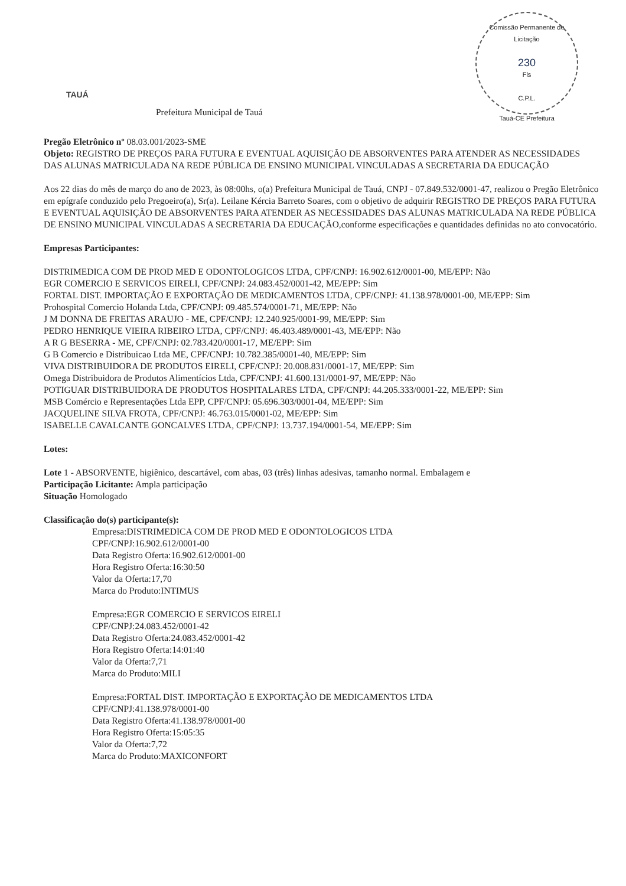TAUÁ
Comissão Permanente de Licitação
230
Fls
C.P.L.
Tauá-CE Prefeitura
Prefeitura Municipal de Tauá
Pregão Eletrônico nº 08.03.001/2023-SME
Objeto: REGISTRO DE PREÇOS PARA FUTURA E EVENTUAL AQUISIÇÃO DE ABSORVENTES PARA ATENDER AS NECESSIDADES DAS ALUNAS MATRICULADA NA REDE PÚBLICA DE ENSINO MUNICIPAL VINCULADAS A SECRETARIA DA EDUCAÇÃO
Aos 22 dias do mês de março do ano de 2023, às 08:00hs, o(a) Prefeitura Municipal de Tauá, CNPJ - 07.849.532/0001-47, realizou o Pregão Eletrônico em epígrafe conduzido pelo Pregoeiro(a), Sr(a). Leilane Kércia Barreto Soares, com o objetivo de adquirir REGISTRO DE PREÇOS PARA FUTURA E EVENTUAL AQUISIÇÃO DE ABSORVENTES PARA ATENDER AS NECESSIDADES DAS ALUNAS MATRICULADA NA REDE PÚBLICA DE ENSINO MUNICIPAL VINCULADAS A SECRETARIA DA EDUCAÇÃO,conforme especificações e quantidades definidas no ato convocatório.
Empresas Participantes:
DISTRIMEDICA COM DE PROD MED E ODONTOLOGICOS LTDA, CPF/CNPJ: 16.902.612/0001-00, ME/EPP: Não
EGR COMERCIO E SERVICOS EIRELI, CPF/CNPJ: 24.083.452/0001-42, ME/EPP: Sim
FORTAL DIST. IMPORTAÇÃO E EXPORTAÇÃO DE MEDICAMENTOS LTDA, CPF/CNPJ: 41.138.978/0001-00, ME/EPP: Sim
Prohospital Comercio Holanda Ltda, CPF/CNPJ: 09.485.574/0001-71, ME/EPP: Não
J M DONNA DE FREITAS ARAUJO - ME, CPF/CNPJ: 12.240.925/0001-99, ME/EPP: Sim
PEDRO HENRIQUE VIEIRA RIBEIRO LTDA, CPF/CNPJ: 46.403.489/0001-43, ME/EPP: Não
A R G BESERRA - ME, CPF/CNPJ: 02.783.420/0001-17, ME/EPP: Sim
G B Comercio e Distribuicao Ltda ME, CPF/CNPJ: 10.782.385/0001-40, ME/EPP: Sim
VIVA DISTRIBUIDORA DE PRODUTOS EIRELI, CPF/CNPJ: 20.008.831/0001-17, ME/EPP: Sim
Omega Distribuidora de Produtos Alimentícios Ltda, CPF/CNPJ: 41.600.131/0001-97, ME/EPP: Não
POTIGUAR DISTRIBUIDORA DE PRODUTOS HOSPITALARES LTDA, CPF/CNPJ: 44.205.333/0001-22, ME/EPP: Sim
MSB Comércio e Representações Ltda EPP, CPF/CNPJ: 05.696.303/0001-04, ME/EPP: Sim
JACQUELINE SILVA FROTA, CPF/CNPJ: 46.763.015/0001-02, ME/EPP: Sim
ISABELLE CAVALCANTE GONCALVES LTDA, CPF/CNPJ: 13.737.194/0001-54, ME/EPP: Sim
Lotes:
Lote 1 - ABSORVENTE, higiênico, descartável, com abas, 03 (três) linhas adesivas, tamanho normal. Embalagem e
Participação Licitante: Ampla participação
Situação Homologado
Classificação do(s) participante(s):
Empresa:DISTRIMEDICA COM DE PROD MED E ODONTOLOGICOS LTDA
CPF/CNPJ:16.902.612/0001-00
Data Registro Oferta:16.902.612/0001-00
Hora Registro Oferta:16:30:50
Valor da Oferta:17,70
Marca do Produto:INTIMUS
Empresa:EGR COMERCIO E SERVICOS EIRELI
CPF/CNPJ:24.083.452/0001-42
Data Registro Oferta:24.083.452/0001-42
Hora Registro Oferta:14:01:40
Valor da Oferta:7,71
Marca do Produto:MILI
Empresa:FORTAL DIST. IMPORTAÇÃO E EXPORTAÇÃO DE MEDICAMENTOS LTDA
CPF/CNPJ:41.138.978/0001-00
Data Registro Oferta:41.138.978/0001-00
Hora Registro Oferta:15:05:35
Valor da Oferta:7,72
Marca do Produto:MAXICONFORT